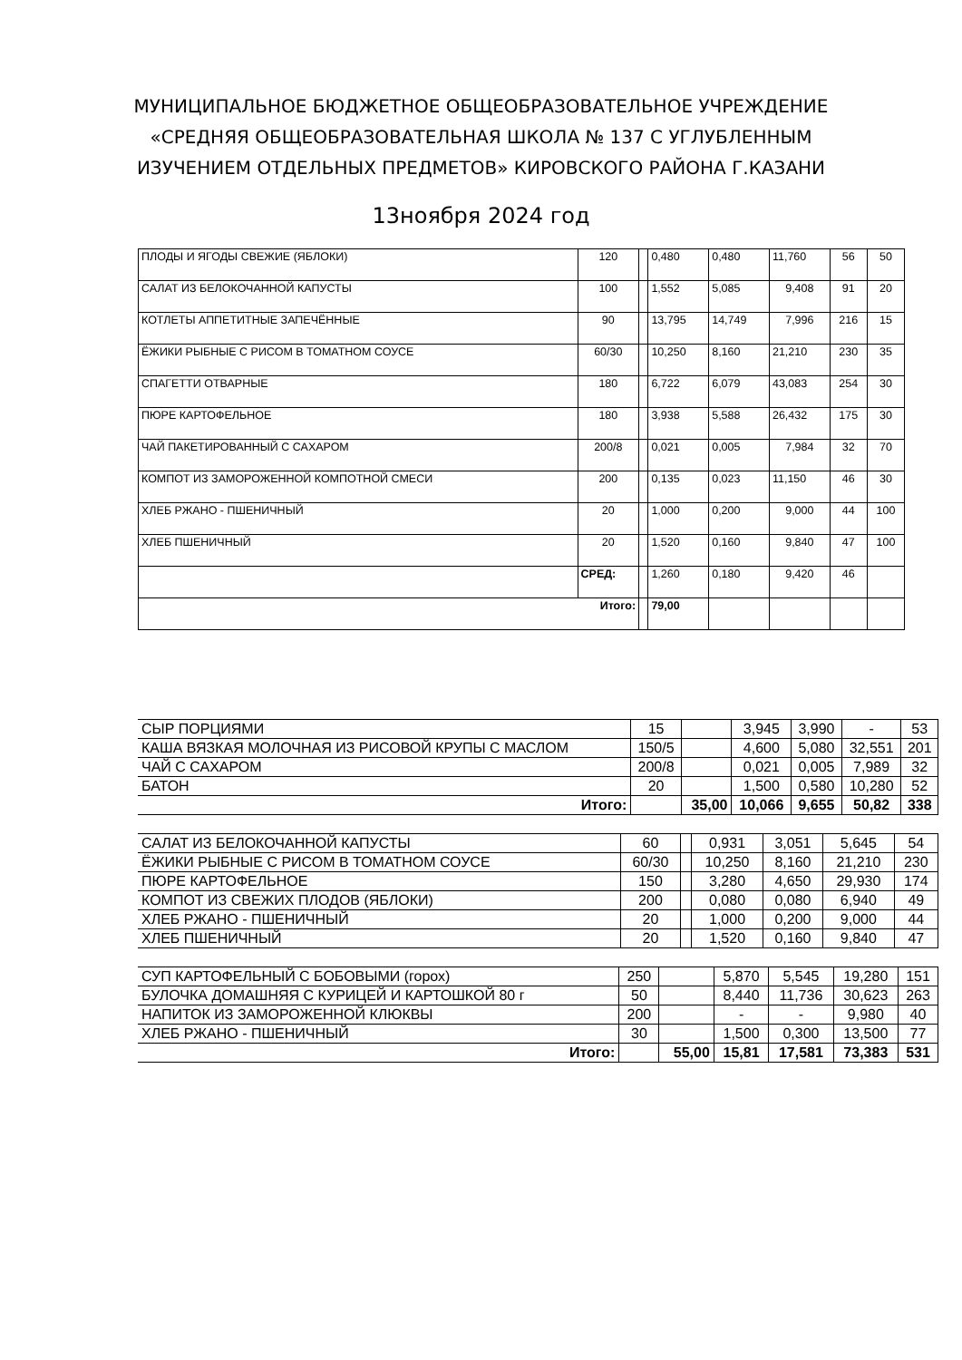МУНИЦИПАЛЬНОЕ БЮДЖЕТНОЕ ОБЩЕОБРАЗОВАТЕЛЬНОЕ УЧРЕЖДЕНИЕ
«СРЕДНЯЯ ОБЩЕОБРАЗОВАТЕЛЬНАЯ ШКОЛА № 137 С УГЛУБЛЕННЫМ
ИЗУЧЕНИЕМ ОТДЕЛЬНЫХ ПРЕДМЕТОВ» КИРОВСКОГО РАЙОНА Г.КАЗАНИ
13ноября 2024 год
| ПЛОДЫ И ЯГОДЫ СВЕЖИЕ (ЯБЛОКИ) | 120 | | 0,480 | 0,480 | 11,760 | 56 | 50 |
| САЛАТ ИЗ БЕЛОКОЧАННОЙ КАПУСТЫ | 100 | | 1,552 | 5,085 | 9,408 | 91 | 20 |
| КОТЛЕТЫ АППЕТИТНЫЕ ЗАПЕЧЁННЫЕ | 90 | | 13,795 | 14,749 | 7,996 | 216 | 15 |
| ЁЖИКИ РЫБНЫЕ С РИСОМ В ТОМАТНОМ СОУСЕ | 60/30 | | 10,250 | 8,160 | 21,210 | 230 | 35 |
| СПАГЕТТИ ОТВАРНЫЕ | 180 | | 6,722 | 6,079 | 43,083 | 254 | 30 |
| ПЮРЕ КАРТОФЕЛЬНОЕ | 180 | | 3,938 | 5,588 | 26,432 | 175 | 30 |
| ЧАЙ ПАКЕТИРОВАННЫЙ С САХАРОМ | 200/8 | | 0,021 | 0,005 | 7,984 | 32 | 70 |
| КОМПОТ ИЗ ЗАМОРОЖЕННОЙ КОМПОТНОЙ СМЕСИ | 200 | | 0,135 | 0,023 | 11,150 | 46 | 30 |
| ХЛЕБ РЖАНО - ПШЕНИЧНЫЙ | 20 | | 1,000 | 0,200 | 9,000 | 44 | 100 |
| ХЛЕБ ПШЕНИЧНЫЙ | 20 | | 1,520 | 0,160 | 9,840 | 47 | 100 |
| | СРЕД: | | 1,260 | 0,180 | 9,420 | 46 | |
| Итого: | | | 79,00 | | | | |
| СЫР ПОРЦИЯМИ | 15 | | 3,945 | 3,990 | - | 53 |
| КАША ВЯЗКАЯ МОЛОЧНАЯ ИЗ РИСОВОЙ КРУПЫ С МАСЛОМ | 150/5 | | 4,600 | 5,080 | 32,551 | 201 |
| ЧАЙ С САХАРОМ | 200/8 | | 0,021 | 0,005 | 7,989 | 32 |
| БАТОН | 20 | | 1,500 | 0,580 | 10,280 | 52 |
| Итого: | | 35,00 | 10,066 | 9,655 | 50,82 | 338 |
| САЛАТ ИЗ БЕЛОКОЧАННОЙ КАПУСТЫ | 60 | | 0,931 | 3,051 | 5,645 | 54 |
| ЁЖИКИ РЫБНЫЕ С РИСОМ В ТОМАТНОМ СОУСЕ | 60/30 | | 10,250 | 8,160 | 21,210 | 230 |
| ПЮРЕ КАРТОФЕЛЬНОЕ | 150 | | 3,280 | 4,650 | 29,930 | 174 |
| КОМПОТ ИЗ СВЕЖИХ ПЛОДОВ (ЯБЛОКИ) | 200 | | 0,080 | 0,080 | 6,940 | 49 |
| ХЛЕБ РЖАНО - ПШЕНИЧНЫЙ | 20 | | 1,000 | 0,200 | 9,000 | 44 |
| ХЛЕБ ПШЕНИЧНЫЙ | 20 | | 1,520 | 0,160 | 9,840 | 47 |
| СУП КАРТОФЕЛЬНЫЙ С БОБОВЫМИ (горох) | 250 | | 5,870 | 5,545 | 19,280 | 151 |
| БУЛОЧКА ДОМАШНЯЯ С КУРИЦЕЙ И КАРТОШКОЙ 80 г | 50 | | 8,440 | 11,736 | 30,623 | 263 |
| НАПИТОК ИЗ ЗАМОРОЖЕННОЙ КЛЮКВЫ | 200 | | - | - | 9,980 | 40 |
| ХЛЕБ РЖАНО - ПШЕНИЧНЫЙ | 30 | | 1,500 | 0,300 | 13,500 | 77 |
| Итого: | | 55,00 | 15,81 | 17,581 | 73,383 | 531 |